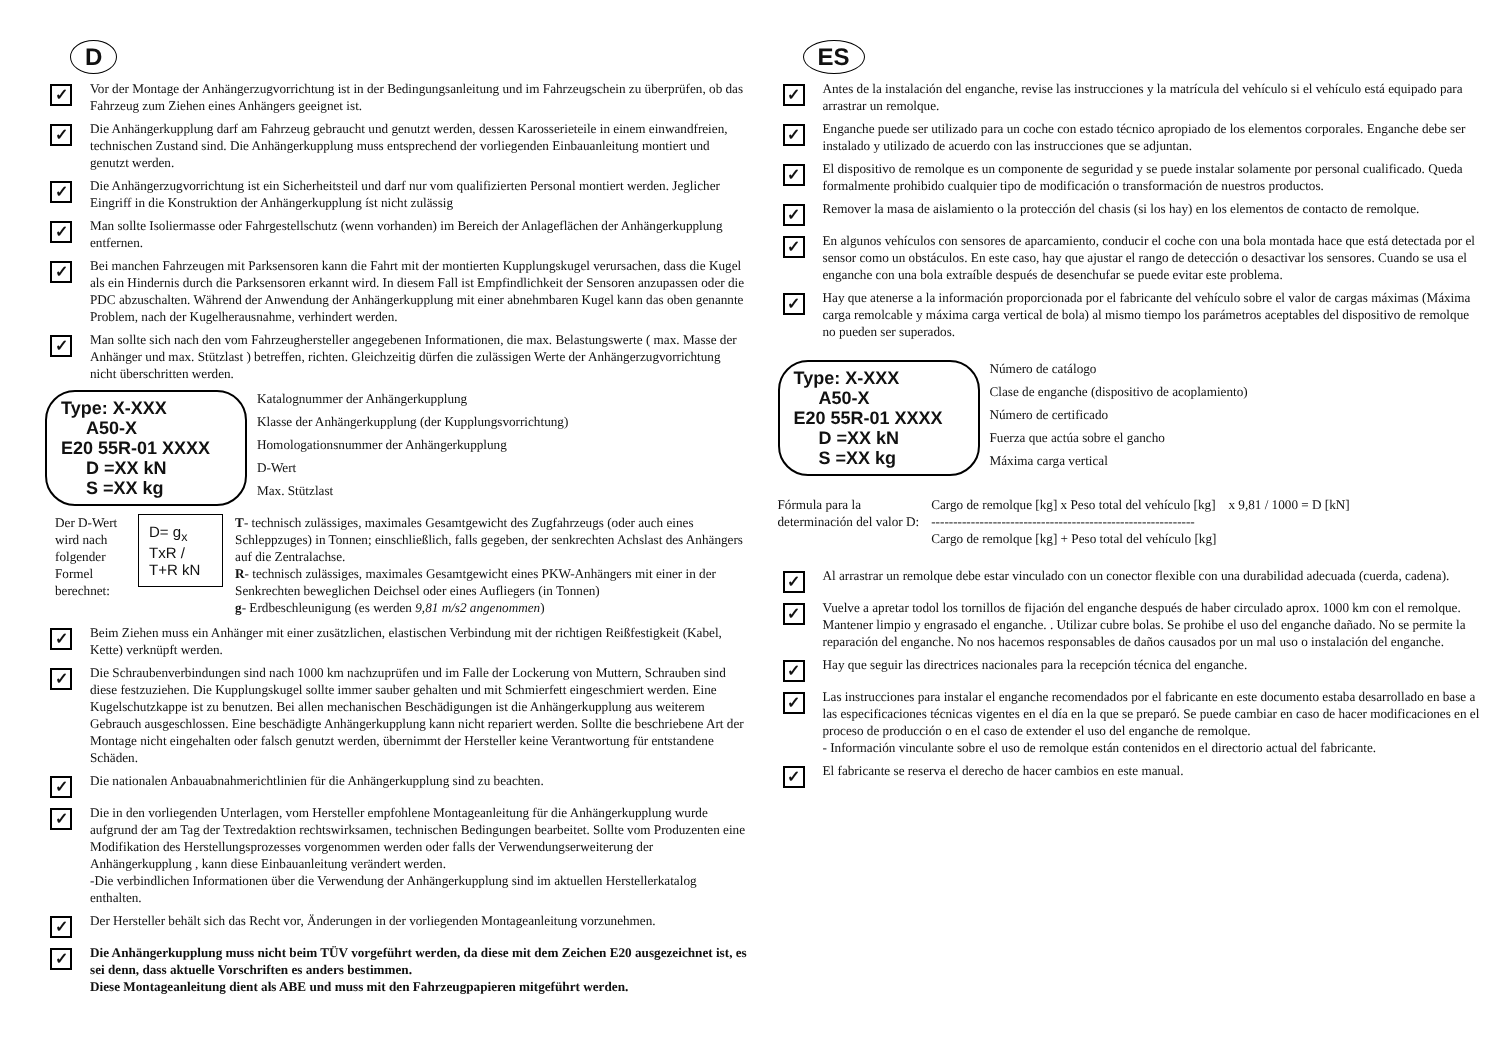D
✓
Vor der Montage der Anhängerzugvorrichtung ist in der Bedingungsanleitung und im Fahrzeugschein zu überprüfen, ob das Fahrzeug zum Ziehen eines Anhängers geeignet ist.
✓
Die Anhängerkupplung darf am Fahrzeug gebraucht und genutzt werden, dessen Karosserieteile in einem einwandfreien, technischen Zustand sind. Die Anhängerkupplung muss entsprechend der vorliegenden Einbauanleitung montiert und genutzt werden.
✓
Die Anhängerzugvorrichtung ist ein Sicherheitsteil und darf nur vom qualifizierten Personal montiert werden. Jeglicher Eingriff in die Konstruktion der Anhängerkupplung íst nicht zulässig
✓
Man sollte Isoliermasse oder Fahrgestellschutz (wenn vorhanden) im Bereich der Anlageflächen der Anhängerkupplung entfernen.
✓
Bei manchen Fahrzeugen mit Parksensoren kann die Fahrt mit der montierten Kupplungskugel verursachen, dass die Kugel als ein Hindernis durch die Parksensoren erkannt wird. In diesem Fall ist Empfindlichkeit der Sensoren anzupassen oder die PDC abzuschalten. Während der Anwendung der Anhängerkupplung mit einer abnehmbaren Kugel kann das oben genannte Problem, nach der Kugelherausnahme, verhindert werden.
✓
Man sollte sich nach den vom Fahrzeughersteller angegebenen Informationen, die max. Belastungswerte ( max. Masse der Anhänger und max. Stützlast ) betreffen, richten. Gleichzeitig dürfen die zulässigen Werte der Anhängerzugvorrichtung nicht überschritten werden.
Type: X-XXX
A50-X
E20 55R-01 XXXX
D =XX kN
S =XX kg
Katalognummer der Anhängerkupplung
Klasse der Anhängerkupplung (der Kupplungsvorrichtung)
Homologationsnummer der Anhängerkupplung
D-Wert
Max. Stützlast
Der D-Wert wird nach
folgender Formel berechnet:
D= g<sub>x</sub> TxR / T+R kN
T- technisch zulässiges, maximales Gesamtgewicht des Zugfahrzeugs (oder auch eines Schleppzuges) in Tonnen; einschließlich, falls gegeben, der senkrechten Achslast des Anhängers auf die Zentralachse.
R- technisch zulässiges, maximales Gesamtgewicht eines PKW-Anhängers mit einer in der Senkrechten beweglichen Deichsel oder eines Aufliegers (in Tonnen)
g- Erdbeschleunigung (es werden 9,81 m/s2 angenommen)
✓
Beim Ziehen muss ein Anhänger mit einer zusätzlichen, elastischen Verbindung mit der richtigen Reißfestigkeit (Kabel, Kette) verknüpft werden.
✓
Die Schraubenverbindungen sind nach 1000 km nachzuprüfen und im Falle der Lockerung von Muttern, Schrauben sind diese festzuziehen. Die Kupplungskugel sollte immer sauber gehalten und mit Schmierfett eingeschmiert werden. Eine Kugelschutzkappe ist zu benutzen. Bei allen mechanischen Beschädigungen ist die Anhängerkupplung aus weiterem Gebrauch ausgeschlossen. Eine beschädigte Anhängerkupplung kann nicht repariert werden. Sollte die beschriebene Art der Montage nicht eingehalten oder falsch genutzt werden, übernimmt der Hersteller keine Verantwortung für entstandene Schäden.
✓
Die nationalen Anbauabnahmerichtlinien für die Anhängerkupplung sind zu beachten.
✓
Die in den vorliegenden Unterlagen, vom Hersteller empfohlene Montageanleitung für die Anhängerkupplung wurde aufgrund der am Tag der Textredaktion rechtswirksamen, technischen Bedingungen bearbeitet. Sollte vom Produzenten eine Modifikation des Herstellungsprozesses vorgenommen werden oder falls der Verwendungserweiterung der Anhängerkupplung , kann diese Einbauanleitung verändert werden.
-Die verbindlichen Informationen über die Verwendung der Anhängerkupplung sind im aktuellen Herstellerkatalog enthalten.
✓
Der Hersteller behält sich das Recht vor, Änderungen in der vorliegenden Montageanleitung vorzunehmen.
✓
Die Anhängerkupplung muss nicht beim TÜV vorgeführt werden, da diese mit dem Zeichen E20 ausgezeichnet ist, es sei denn, dass aktuelle Vorschriften es anders bestimmen.
Diese Montageanleitung dient als ABE und muss mit den Fahrzeugpapieren mitgeführt werden.
ES
✓
Antes de la instalación del enganche, revise las instrucciones y la matrícula del vehículo si el vehículo está equipado para arrastrar un remolque.
✓
Enganche puede ser utilizado para un coche con estado técnico apropiado de los elementos corporales. Enganche debe ser instalado y utilizado de acuerdo con las instrucciones que se adjuntan.
✓
El dispositivo de remolque es un componente de seguridad y se puede instalar solamente por personal cualificado. Queda formalmente prohibido cualquier tipo de modificación o transformación de nuestros productos.
✓
Remover la masa de aislamiento o la protección del chasis (si los hay) en los elementos de contacto de remolque.
✓
En algunos vehículos con sensores de aparcamiento, conducir el coche con una bola montada hace que está detectada por el sensor como un obstáculos. En este caso, hay que ajustar el rango de detección o desactivar los sensores. Cuando se usa el enganche con una bola extraíble después de desenchufar se puede evitar este problema.
✓
Hay que atenerse a la información proporcionada por el fabricante del vehículo sobre el valor de cargas máximas (Máxima carga remolcable y máxima carga vertical de bola) al mismo tiempo los parámetros aceptables del dispositivo de remolque no pueden ser superados.
Type: X-XXX
A50-X
E20 55R-01 XXXX
D =XX kN
S =XX kg
Número de catálogo
Clase de enganche (dispositivo de acoplamiento)
Número de certificado
Fuerza que actúa sobre el gancho
Máxima carga vertical
Fórmula para la
determinación del valor D:
Cargo de remolque [kg] x Peso total del vehículo [kg]
------------------------------------------------------------
Cargo de remolque [kg] + Peso total del vehículo [kg]
x 9,81 / 1000 = D [kN]
✓
Al arrastrar un remolque debe estar vinculado con un conector flexible con una durabilidad adecuada (cuerda, cadena).
✓
Vuelve a apretar todol los tornillos de fijación del enganche después de haber circulado aprox. 1000 km con el remolque. Mantener limpio y engrasado el enganche. . Utilizar cubre bolas. Se prohibe el uso del enganche dañado. No se permite la reparación del enganche. No nos hacemos responsables de daños causados por un mal uso o instalación del enganche.
✓
Hay que seguir las directrices nacionales para la recepción técnica del enganche.
✓
Las instrucciones para instalar el enganche recomendados por el fabricante en este documento estaba desarrollado en base a las especificaciones técnicas vigentes en el día en la que se preparó. Se puede cambiar en caso de hacer modificaciones en el proceso de producción o en el caso de extender el uso del enganche de remolque.
- Información vinculante sobre el uso de remolque están contenidos en el directorio actual del fabricante.
✓
El fabricante se reserva el derecho de hacer cambios en este manual.